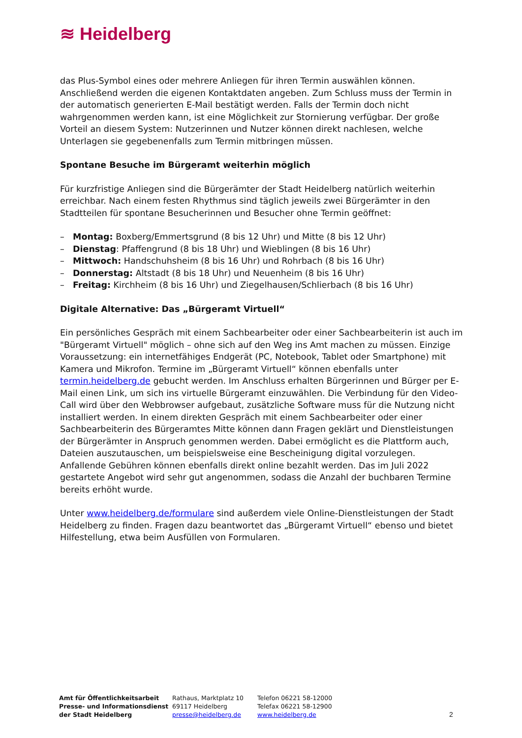≋ Heidelberg
das Plus-Symbol eines oder mehrere Anliegen für ihren Termin auswählen können. Anschließend werden die eigenen Kontaktdaten angeben. Zum Schluss muss der Termin in der automatisch generierten E-Mail bestätigt werden. Falls der Termin doch nicht wahrgenommen werden kann, ist eine Möglichkeit zur Stornierung verfügbar. Der große Vorteil an diesem System: Nutzerinnen und Nutzer können direkt nachlesen, welche Unterlagen sie gegebenenfalls zum Termin mitbringen müssen.
Spontane Besuche im Bürgeramt weiterhin möglich
Für kurzfristige Anliegen sind die Bürgerämter der Stadt Heidelberg natürlich weiterhin erreichbar. Nach einem festen Rhythmus sind täglich jeweils zwei Bürgerämter in den Stadtteilen für spontane Besucherinnen und Besucher ohne Termin geöffnet:
– Montag: Boxberg/Emmertsgrund (8 bis 12 Uhr) und Mitte (8 bis 12 Uhr)
– Dienstag: Pfaffengrund (8 bis 18 Uhr) und Wieblingen (8 bis 16 Uhr)
– Mittwoch: Handschuhsheim (8 bis 16 Uhr) und Rohrbach (8 bis 16 Uhr)
– Donnerstag: Altstadt (8 bis 18 Uhr) und Neuenheim (8 bis 16 Uhr)
– Freitag: Kirchheim (8 bis 16 Uhr) und Ziegelhausen/Schlierbach (8 bis 16 Uhr)
Digitale Alternative: Das „Bürgeramt Virtuell“
Ein persönliches Gespräch mit einem Sachbearbeiter oder einer Sachbearbeiterin ist auch im "Bürgeramt Virtuell" möglich – ohne sich auf den Weg ins Amt machen zu müssen. Einzige Voraussetzung: ein internetfähiges Endgerät (PC, Notebook, Tablet oder Smartphone) mit Kamera und Mikrofon. Termine im „Bürgeramt Virtuell“ können ebenfalls unter termin.heidelberg.de gebucht werden. Im Anschluss erhalten Bürgerinnen und Bürger per E-Mail einen Link, um sich ins virtuelle Bürgeramt einzuwählen. Die Verbindung für den Video-Call wird über den Webbrowser aufgebaut, zusätzliche Software muss für die Nutzung nicht installiert werden. In einem direkten Gespräch mit einem Sachbearbeiter oder einer Sachbearbeiterin des Bürgeramtes Mitte können dann Fragen geklärt und Dienstleistungen der Bürgerämter in Anspruch genommen werden. Dabei ermöglicht es die Plattform auch, Dateien auszutauschen, um beispielsweise eine Bescheinigung digital vorzulegen. Anfallende Gebühren können ebenfalls direkt online bezahlt werden. Das im Juli 2022 gestartete Angebot wird sehr gut angenommen, sodass die Anzahl der buchbaren Termine bereits erhöht wurde.
Unter www.heidelberg.de/formulare sind außerdem viele Online-Dienstleistungen der Stadt Heidelberg zu finden. Fragen dazu beantwortet das „Bürgeramt Virtuell“ ebenso und bietet Hilfestellung, etwa beim Ausfüllen von Formularen.
Amt für Öffentlichkeitsarbeit
Presse- und Informationsdienst
der Stadt Heidelberg
Rathaus, Marktplatz 10
69117 Heidelberg
presse@heidelberg.de
Telefon 06221 58-12000
Telefax 06221 58-12900
www.heidelberg.de
2